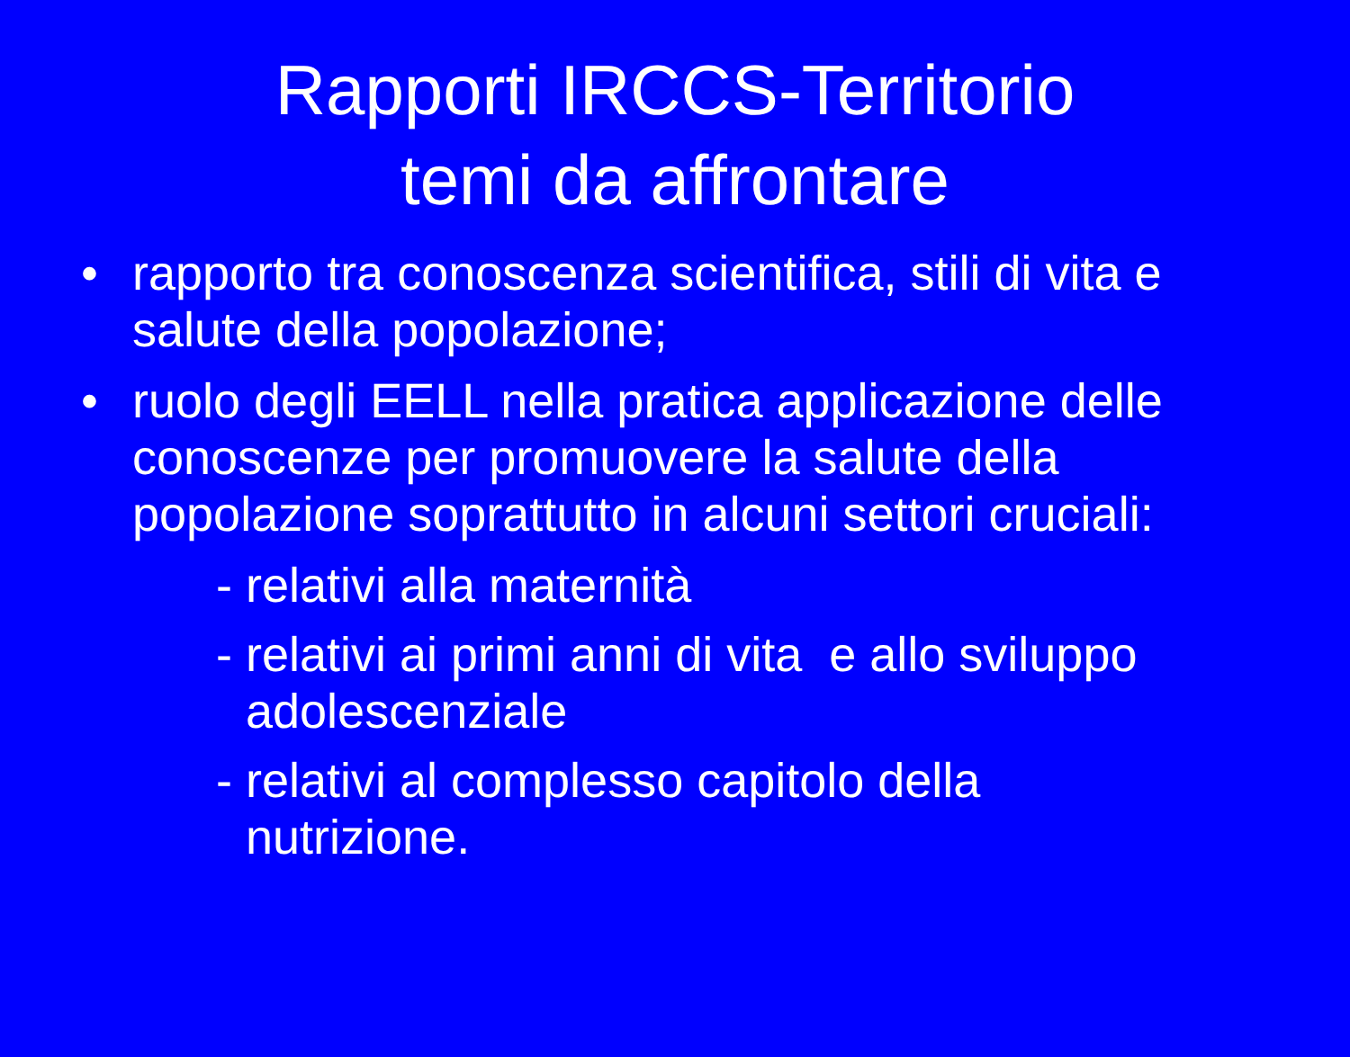Rapporti IRCCS-Territorio
temi da affrontare
• rapporto tra conoscenza scientifica, stili di vita e salute della popolazione;
• ruolo degli EELL nella pratica applicazione delle conoscenze per promuovere la salute della popolazione soprattutto in alcuni settori cruciali:
- relativi alla maternità
- relativi ai primi anni di vita e allo sviluppo
adolescenziale
- relativi al complesso capitolo della
nutrizione.